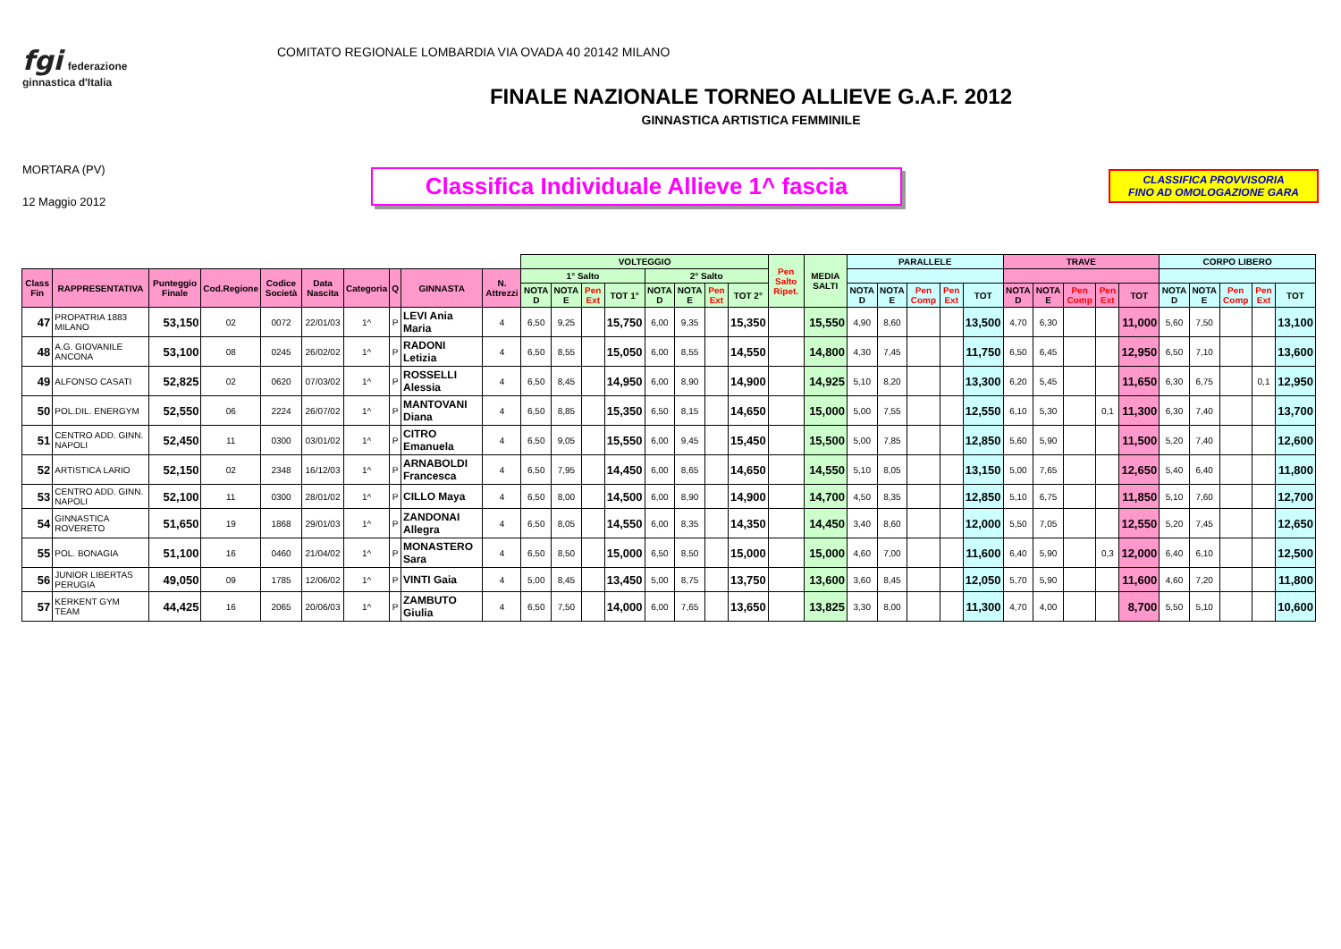fgi federazione ginnastica d'Italia
COMITATO REGIONALE LOMBARDIA VIA OVADA 40 20142 MILANO
FINALE NAZIONALE TORNEO ALLIEVE G.A.F. 2012
GINNASTICA ARTISTICA FEMMINILE
MORTARA (PV)
12 Maggio 2012
Classifica Individuale Allieve 1^ fascia
CLASSIFICA PROVVISORIA
FINO AD OMOLOGAZIONE GARA
| | | | | | | | | | | VOLTEGGIO | | | | | | | | Pen Salto Ripet. | MEDIA SALTI | PARALLELE | | | | | TRAVE | | | | | CORPO LIBERO | | | | |
| --- | --- | --- | --- | --- | --- | --- | --- | --- | --- | --- | --- | --- | --- | --- | --- | --- | --- | --- | --- | --- | --- | --- | --- | --- | --- | --- | --- | --- | --- | --- | --- | --- | --- | --- |
| Class Fin | RAPPRESENTATIVA | Punteggio Finale | Cod.Regione | Codice Società | Data Nascita | Categoria | Q | GINNASTA | N. Attrezzi | 1° Salto | | | | 2° Salto | | | | | | | | | | | | | | | | | | | | |
| | | | | | | | | | | NOTA D | NOTA E | Pen Ext | TOT 1° | NOTA D | NOTA E | Pen Ext | TOT 2° | | | NOTA D | NOTA E | Pen Comp | Pen Ext | TOT | NOTA D | NOTA E | Pen Comp | Pen Ext | TOT | NOTA D | NOTA E | Pen Comp | Pen Ext | TOT |
| 47 | PROPATRIA 1883 MILANO | 53,150 | 02 | 0072 | 22/01/03 | 1^ | P | LEVI Ania Maria | 4 | 6,50 | 9,25 | | 15,750 | 6,00 | 9,35 | | 15,350 | | 15,550 | 4,90 | 8,60 | | | 13,500 | 4,70 | 6,30 | | | 11,000 | 5,60 | 7,50 | | | 13,100 |
| 48 | A.G. GIOVANILE ANCONA | 53,100 | 08 | 0245 | 26/02/02 | 1^ | P | RADONI Letizia | 4 | 6,50 | 8,55 | | 15,050 | 6,00 | 8,55 | | 14,550 | | 14,800 | 4,30 | 7,45 | | | 11,750 | 6,50 | 6,45 | | | 12,950 | 6,50 | 7,10 | | | 13,600 |
| 49 | ALFONSO CASATI | 52,825 | 02 | 0620 | 07/03/02 | 1^ | P | ROSSELLI Alessia | 4 | 6,50 | 8,45 | | 14,950 | 6,00 | 8,90 | | 14,900 | | 14,925 | 5,10 | 8,20 | | | 13,300 | 6,20 | 5,45 | | | 11,650 | 6,30 | 6,75 | | 0,1 | 12,950 |
| 50 | POL.DIL. ENERGYM | 52,550 | 06 | 2224 | 26/07/02 | 1^ | P | MANTOVANI Diana | 4 | 6,50 | 8,85 | | 15,350 | 6,50 | 8,15 | | 14,650 | | 15,000 | 5,00 | 7,55 | | | 12,550 | 6,10 | 5,30 | | 0,1 | 11,300 | 6,30 | 7,40 | | | 13,700 |
| 51 | CENTRO ADD. GINN. NAPOLI | 52,450 | 11 | 0300 | 03/01/02 | 1^ | P | CITRO Emanuela | 4 | 6,50 | 9,05 | | 15,550 | 6,00 | 9,45 | | 15,450 | | 15,500 | 5,00 | 7,85 | | | 12,850 | 5,60 | 5,90 | | | 11,500 | 5,20 | 7,40 | | | 12,600 |
| 52 | ARTISTICA LARIO | 52,150 | 02 | 2348 | 16/12/03 | 1^ | P | ARNABOLDI Francesca | 4 | 6,50 | 7,95 | | 14,450 | 6,00 | 8,65 | | 14,650 | | 14,550 | 5,10 | 8,05 | | | 13,150 | 5,00 | 7,65 | | | 12,650 | 5,40 | 6,40 | | | 11,800 |
| 53 | CENTRO ADD. GINN. NAPOLI | 52,100 | 11 | 0300 | 28/01/02 | 1^ | P | CILLO Maya | 4 | 6,50 | 8,00 | | 14,500 | 6,00 | 8,90 | | 14,900 | | 14,700 | 4,50 | 8,35 | | | 12,850 | 5,10 | 6,75 | | | 11,850 | 5,10 | 7,60 | | | 12,700 |
| 54 | GINNASTICA ROVERETO | 51,650 | 19 | 1868 | 29/01/03 | 1^ | P | ZANDONAI Allegra | 4 | 6,50 | 8,05 | | 14,550 | 6,00 | 8,35 | | 14,350 | | 14,450 | 3,40 | 8,60 | | | 12,000 | 5,50 | 7,05 | | | 12,550 | 5,20 | 7,45 | | | 12,650 |
| 55 | POL. BONAGIA | 51,100 | 16 | 0460 | 21/04/02 | 1^ | P | MONASTERO Sara | 4 | 6,50 | 8,50 | | 15,000 | 6,50 | 8,50 | | 15,000 | | 15,000 | 4,60 | 7,00 | | | 11,600 | 6,40 | 5,90 | | 0,3 | 12,000 | 6,40 | 6,10 | | | 12,500 |
| 56 | JUNIOR LIBERTAS PERUGIA | 49,050 | 09 | 1785 | 12/06/02 | 1^ | P | VINTI Gaia | 4 | 5,00 | 8,45 | | 13,450 | 5,00 | 8,75 | | 13,750 | | 13,600 | 3,60 | 8,45 | | | 12,050 | 5,70 | 5,90 | | | 11,600 | 4,60 | 7,20 | | | 11,800 |
| 57 | KERKENT GYM TEAM | 44,425 | 16 | 2065 | 20/06/03 | 1^ | P | ZAMBUTO Giulia | 4 | 6,50 | 7,50 | | 14,000 | 6,00 | 7,65 | | 13,650 | | 13,825 | 3,30 | 8,00 | | | 11,300 | 4,70 | 4,00 | | | 8,700 | 5,50 | 5,10 | | | 10,600 |